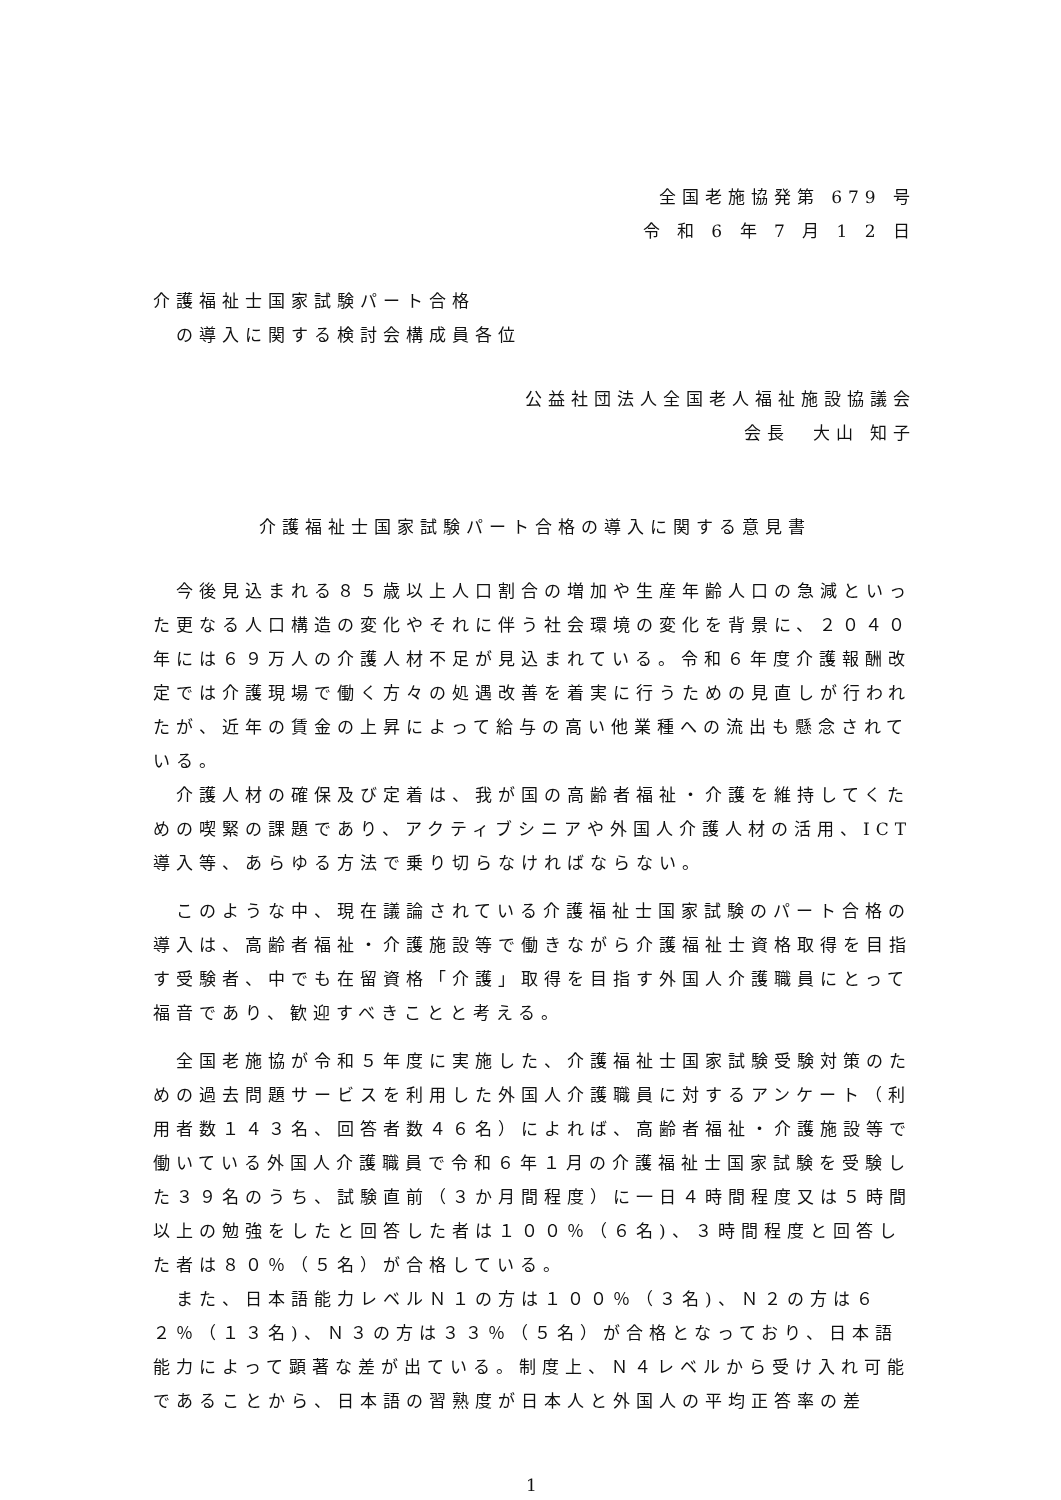全国老施協発第 679 号
令 和 6 年 7 月 1 2 日
介護福祉士国家試験パート合格
　の導入に関する検討会構成員各位
公益社団法人全国老人福祉施設協議会
会長　大山 知子
介護福祉士国家試験パート合格の導入に関する意見書
　今後見込まれる８５歳以上人口割合の増加や生産年齢人口の急減といった更なる人口構造の変化やそれに伴う社会環境の変化を背景に、２０４０年には６９万人の介護人材不足が見込まれている。令和６年度介護報酬改定では介護現場で働く方々の処遇改善を着実に行うための見直しが行われたが、近年の賃金の上昇によって給与の高い他業種への流出も懸念されている。
　介護人材の確保及び定着は、我が国の高齢者福祉・介護を維持してくための喫緊の課題であり、アクティブシニアや外国人介護人材の活用、ICT 導入等、あらゆる方法で乗り切らなければならない。
　このような中、現在議論されている介護福祉士国家試験のパート合格の導入は、高齢者福祉・介護施設等で働きながら介護福祉士資格取得を目指す受験者、中でも在留資格「介護」取得を目指す外国人介護職員にとって福音であり、歓迎すべきことと考える。
　全国老施協が令和５年度に実施した、介護福祉士国家試験受験対策のための過去問題サービスを利用した外国人介護職員に対するアンケート（利用者数１４３名、回答者数４６名）によれば、高齢者福祉・介護施設等で働いている外国人介護職員で令和６年１月の介護福祉士国家試験を受験した３９名のうち、試験直前（３か月間程度）に一日４時間程度又は５時間以上の勉強をしたと回答した者は１００％（６名)、３時間程度と回答した者は８０％（５名）が合格している。
　また、日本語能力レベルＮ１の方は１００％（３名)、Ｎ２の方は６２％（１３名)、Ｎ３の方は３３％（５名）が合格となっており、日本語能力によって顕著な差が出ている。制度上、Ｎ４レベルから受け入れ可能であることから、日本語の習熟度が日本人と外国人の平均正答率の差
1